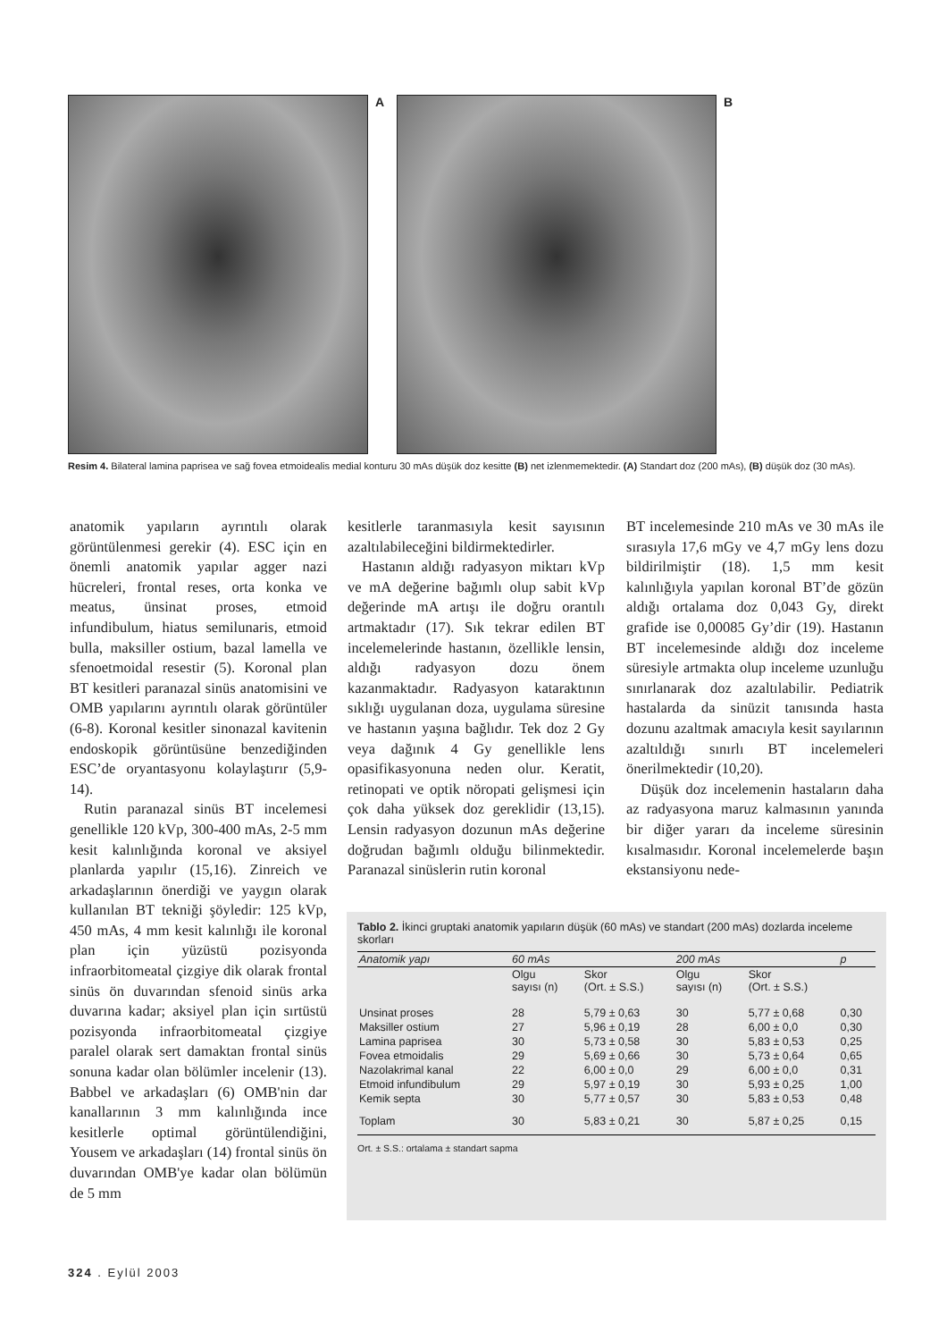A B
Resim 4. Bilateral lamina paprisea ve sağ fovea etmoidealis medial konturu 30 mAs düşük doz kesitte (B) net izlenmemektedir. (A) Standart doz (200 mAs), (B) düşük doz (30 mAs).
anatomik yapıların ayrıntılı olarak görüntülenmesi gerekir (4). ESC için en önemli anatomik yapılar agger nazi hücreleri, frontal reses, orta konka ve meatus, ünsinat proses, etmoid infundibulum, hiatus semilunaris, etmoid bulla, maksiller ostium, bazal lamella ve sfenoetmoidal resestir (5). Koronal plan BT kesitleri paranazal sinüs anatomisini ve OMB yapılarını ayrıntılı olarak görüntüler (6-8). Koronal kesitler sinonazal kavitenin endoskopik görüntüsüne benzediğinden ESC’de oryantasyonu kolaylaştırır (5,9-14).
Rutin paranazal sinüs BT incelemesi genellikle 120 kVp, 300-400 mAs, 2-5 mm kesit kalınlığında koronal ve aksiyel planlarda yapılır (15,16). Zinreich ve arkadaşlarının önerdiği ve yaygın olarak kullanılan BT tekniği şöyledir: 125 kVp, 450 mAs, 4 mm kesit kalınlığı ile koronal plan için yüzüstü pozisyonda infraorbitomeatal çizgiye dik olarak frontal sinüs ön duvarından sfenoid sinüs arka duvarına kadar; aksiyel plan için sırtüstü pozisyonda infraorbitomeatal çizgiye paralel olarak sert damaktan frontal sinüs sonuna kadar olan bölümler incelenir (13). Babbel ve arkadaşları (6) OMB'nin dar kanallarının 3 mm kalınlığında ince kesitlerle optimal görüntülendiğini, Yousem ve arkadaşları (14) frontal sinüs ön duvarından OMB'ye kadar olan bölümün de 5 mm
kesitlerle taranmasıyla kesit sayısının azaltılabileceğini bildirmektedirler.
Hastanın aldığı radyasyon miktarı kVp ve mA değerine bağımlı olup sabit kVp değerinde mA artışı ile doğru orantılı artmaktadır (17). Sık tekrar edilen BT incelemelerinde hastanın, özellikle lensin, aldığı radyasyon dozu önem kazanmaktadır. Radyasyon kataraktının sıklığı uygulanan doza, uygulama süresine ve hastanın yaşına bağlıdır. Tek doz 2 Gy veya dağınık 4 Gy genellikle lens opasifikasyonuna neden olur. Keratit, retinopati ve optik nöropati gelişmesi için çok daha yüksek doz gereklidir (13,15). Lensin radyasyon dozunun mAs değerine doğrudan bağımlı olduğu bilinmektedir. Paranazal sinüslerin rutin koronal
BT incelemesinde 210 mAs ve 30 mAs ile sırasıyla 17,6 mGy ve 4,7 mGy lens dozu bildirilmiştir (18). 1,5 mm kesit kalınlığıyla yapılan koronal BT’de gözün aldığı ortalama doz 0,043 Gy, direkt grafide ise 0,00085 Gy’dir (19). Hastanın BT incelemesinde aldığı doz inceleme süresiyle artmakta olup inceleme uzunluğu sınırlanarak doz azaltılabilir. Pediatrik hastalarda da sinüzit tanısında hasta dozunu azaltmak amacıyla kesit sayılarının azaltıldığı sınırlı BT incelemeleri önerilmektedir (10,20).
Düşük doz incelemenin hastaların daha az radyasyona maruz kalmasının yanında bir diğer yararı da inceleme süresinin kısalmasıdır. Koronal incelemelerde başın ekstansiyonu nede-
Tablo 2. İkinci gruptaki anatomik yapıların düşük (60 mAs) ve standart (200 mAs) dozlarda inceleme skorları
| Anatomik yapı | 60 mAs | | 200 mAs | | p |
| --- | --- | --- | --- | --- | --- |
| | Olgu sayısı (n) | Skor (Ort. ± S.S.) | Olgu sayısı (n) | Skor (Ort. ± S.S.) | |
| Unsinat proses | 28 | 5,79 ± 0,63 | 30 | 5,77 ± 0,68 | 0,30 |
| Maksiller ostium | 27 | 5,96 ± 0,19 | 28 | 6,00 ± 0,0 | 0,30 |
| Lamina paprisea | 30 | 5,73 ± 0,58 | 30 | 5,83 ± 0,53 | 0,25 |
| Fovea etmoidalis | 29 | 5,69 ± 0,66 | 30 | 5,73 ± 0,64 | 0,65 |
| Nazolakrimal kanal | 22 | 6,00 ± 0,0 | 29 | 6,00 ± 0,0 | 0,31 |
| Etmoid infundibulum | 29 | 5,97 ± 0,19 | 30 | 5,93 ± 0,25 | 1,00 |
| Kemik septa | 30 | 5,77 ± 0,57 | 30 | 5,83 ± 0,53 | 0,48 |
| Toplam | 30 | 5,83 ± 0,21 | 30 | 5,87 ± 0,25 | 0,15 |
Ort. ± S.S.: ortalama ± standart sapma
324 . Eylül 2003